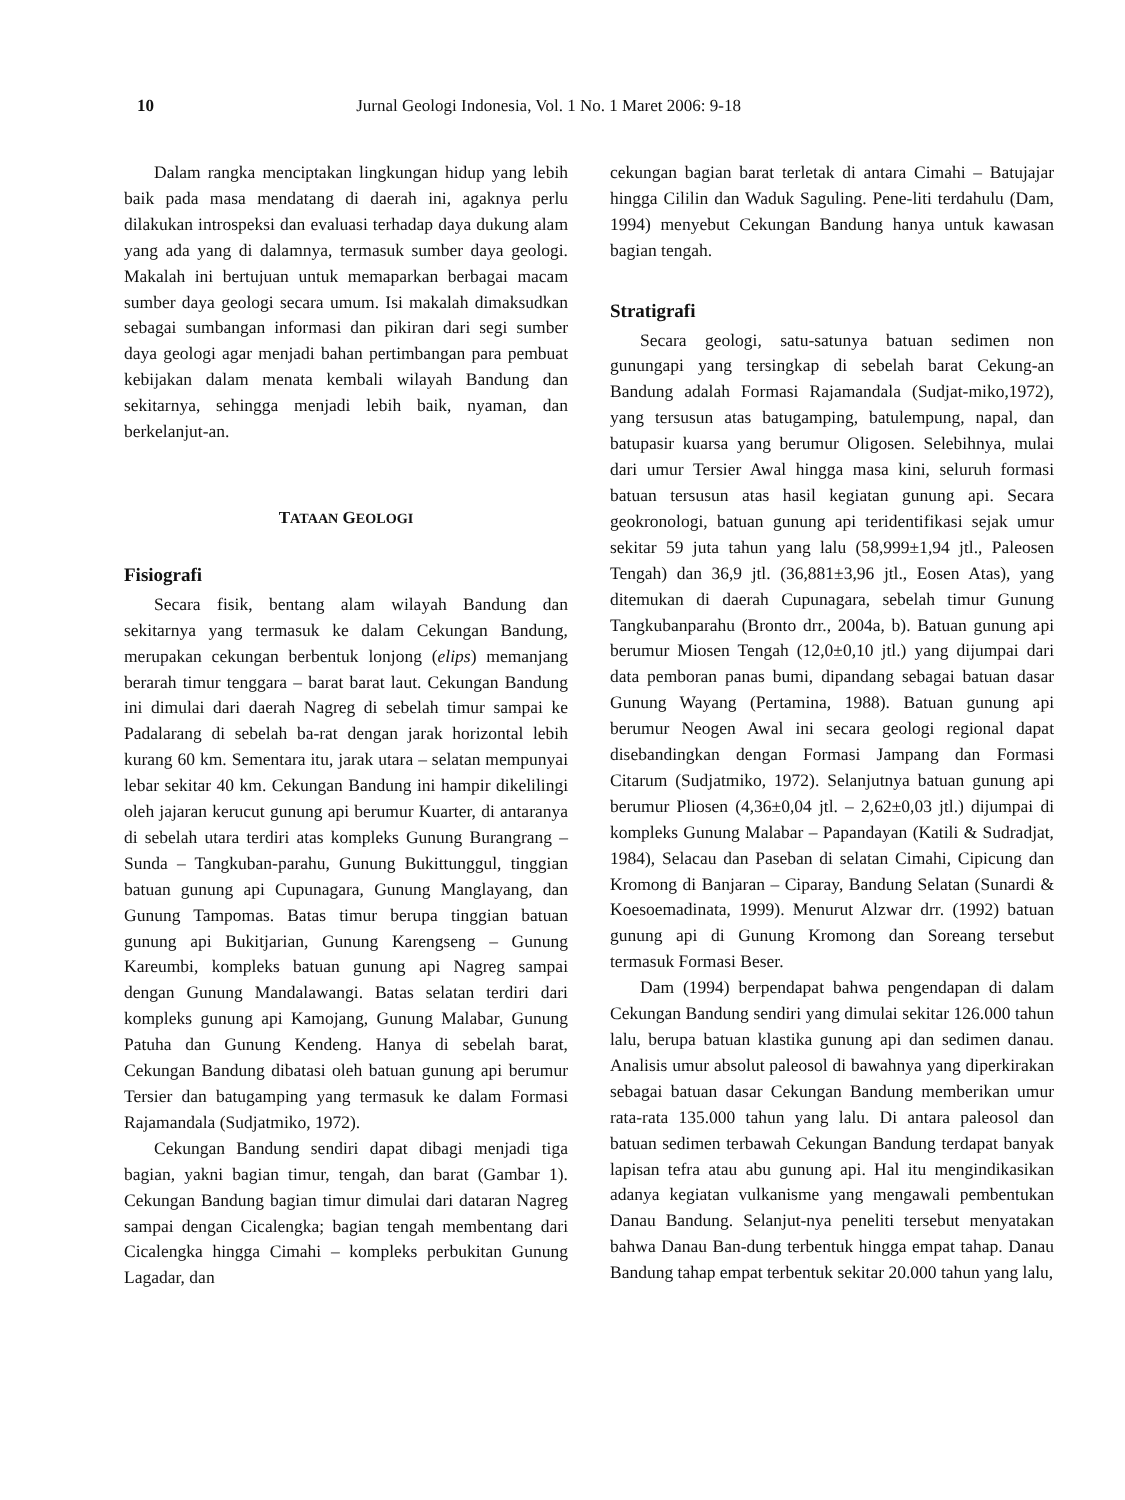10 Jurnal Geologi Indonesia, Vol. 1 No. 1 Maret 2006: 9-18
Dalam rangka menciptakan lingkungan hidup yang lebih baik pada masa mendatang di daerah ini, agaknya perlu dilakukan introspeksi dan evaluasi terhadap daya dukung alam yang ada yang di dalamnya, termasuk sumber daya geologi. Makalah ini bertujuan untuk memaparkan berbagai macam sumber daya geologi secara umum. Isi makalah dimaksudkan sebagai sumbangan informasi dan pikiran dari segi sumber daya geologi agar menjadi bahan pertimbangan para pembuat kebijakan dalam menata kembali wilayah Bandung dan sekitarnya, sehingga menjadi lebih baik, nyaman, dan berkelanjut-an.
TATAAN GEOLOGI
Fisiografi
Secara fisik, bentang alam wilayah Bandung dan sekitarnya yang termasuk ke dalam Cekungan Bandung, merupakan cekungan berbentuk lonjong (elips) memanjang berarah timur tenggara – barat barat laut. Cekungan Bandung ini dimulai dari daerah Nagreg di sebelah timur sampai ke Padalarang di sebelah ba-rat dengan jarak horizontal lebih kurang 60 km. Sementara itu, jarak utara – selatan mempunyai lebar sekitar 40 km. Cekungan Bandung ini hampir dikelilingi oleh jajaran kerucut gunung api berumur Kuarter, di antaranya di sebelah utara terdiri atas kompleks Gunung Burangrang – Sunda – Tangkuban-parahu, Gunung Bukittunggul, tinggian batuan gunung api Cupunagara, Gunung Manglayang, dan Gunung Tampomas. Batas timur berupa tinggian batuan gunung api Bukitjarian, Gunung Karengseng – Gunung Kareumbi, kompleks batuan gunung api Nagreg sampai dengan Gunung Mandalawangi. Batas selatan terdiri dari kompleks gunung api Kamojang, Gunung Malabar, Gunung Patuha dan Gunung Kendeng. Hanya di sebelah barat, Cekungan Bandung dibatasi oleh batuan gunung api berumur Tersier dan batugamping yang termasuk ke dalam Formasi Rajamandala (Sudjatmiko, 1972).
Cekungan Bandung sendiri dapat dibagi menjadi tiga bagian, yakni bagian timur, tengah, dan barat (Gambar 1). Cekungan Bandung bagian timur dimulai dari dataran Nagreg sampai dengan Cicalengka; bagian tengah membentang dari Cicalengka hingga Cimahi – kompleks perbukitan Gunung Lagadar, dan
cekungan bagian barat terletak di antara Cimahi – Batujajar hingga Cililin dan Waduk Saguling. Pene-liti terdahulu (Dam, 1994) menyebut Cekungan Bandung hanya untuk kawasan bagian tengah.
Stratigrafi
Secara geologi, satu-satunya batuan sedimen non gunungapi yang tersingkap di sebelah barat Cekung-an Bandung adalah Formasi Rajamandala (Sudjat-miko,1972), yang tersusun atas batugamping, batulempung, napal, dan batupasir kuarsa yang berumur Oligosen. Selebihnya, mulai dari umur Tersier Awal hingga masa kini, seluruh formasi batuan tersusun atas hasil kegiatan gunung api. Secara geokronologi, batuan gunung api teridentifikasi sejak umur sekitar 59 juta tahun yang lalu (58,999±1,94 jtl., Paleosen Tengah) dan 36,9 jtl. (36,881±3,96 jtl., Eosen Atas), yang ditemukan di daerah Cupunagara, sebelah timur Gunung Tangkubanparahu (Bronto drr., 2004a, b). Batuan gunung api berumur Miosen Tengah (12,0±0,10 jtl.) yang dijumpai dari data pemboran panas bumi, dipandang sebagai batuan dasar Gunung Wayang (Pertamina, 1988). Batuan gunung api berumur Neogen Awal ini secara geologi regional dapat disebandingkan dengan Formasi Jampang dan Formasi Citarum (Sudjatmiko, 1972). Selanjutnya batuan gunung api berumur Pliosen (4,36±0,04 jtl. – 2,62±0,03 jtl.) dijumpai di kompleks Gunung Malabar – Papandayan (Katili & Sudradjat, 1984), Selacau dan Paseban di selatan Cimahi, Cipicung dan Kromong di Banjaran – Ciparay, Bandung Selatan (Sunardi & Koesoemadinata, 1999). Menurut Alzwar drr. (1992) batuan gunung api di Gunung Kromong dan Soreang tersebut termasuk Formasi Beser.
Dam (1994) berpendapat bahwa pengendapan di dalam Cekungan Bandung sendiri yang dimulai sekitar 126.000 tahun lalu, berupa batuan klastika gunung api dan sedimen danau. Analisis umur absolut paleosol di bawahnya yang diperkirakan sebagai batuan dasar Cekungan Bandung memberikan umur rata-rata 135.000 tahun yang lalu. Di antara paleosol dan batuan sedimen terbawah Cekungan Bandung terdapat banyak lapisan tefra atau abu gunung api. Hal itu mengindikasikan adanya kegiatan vulkanisme yang mengawali pembentukan Danau Bandung. Selanjut-nya peneliti tersebut menyatakan bahwa Danau Ban-dung terbentuk hingga empat tahap. Danau Bandung tahap empat terbentuk sekitar 20.000 tahun yang lalu,